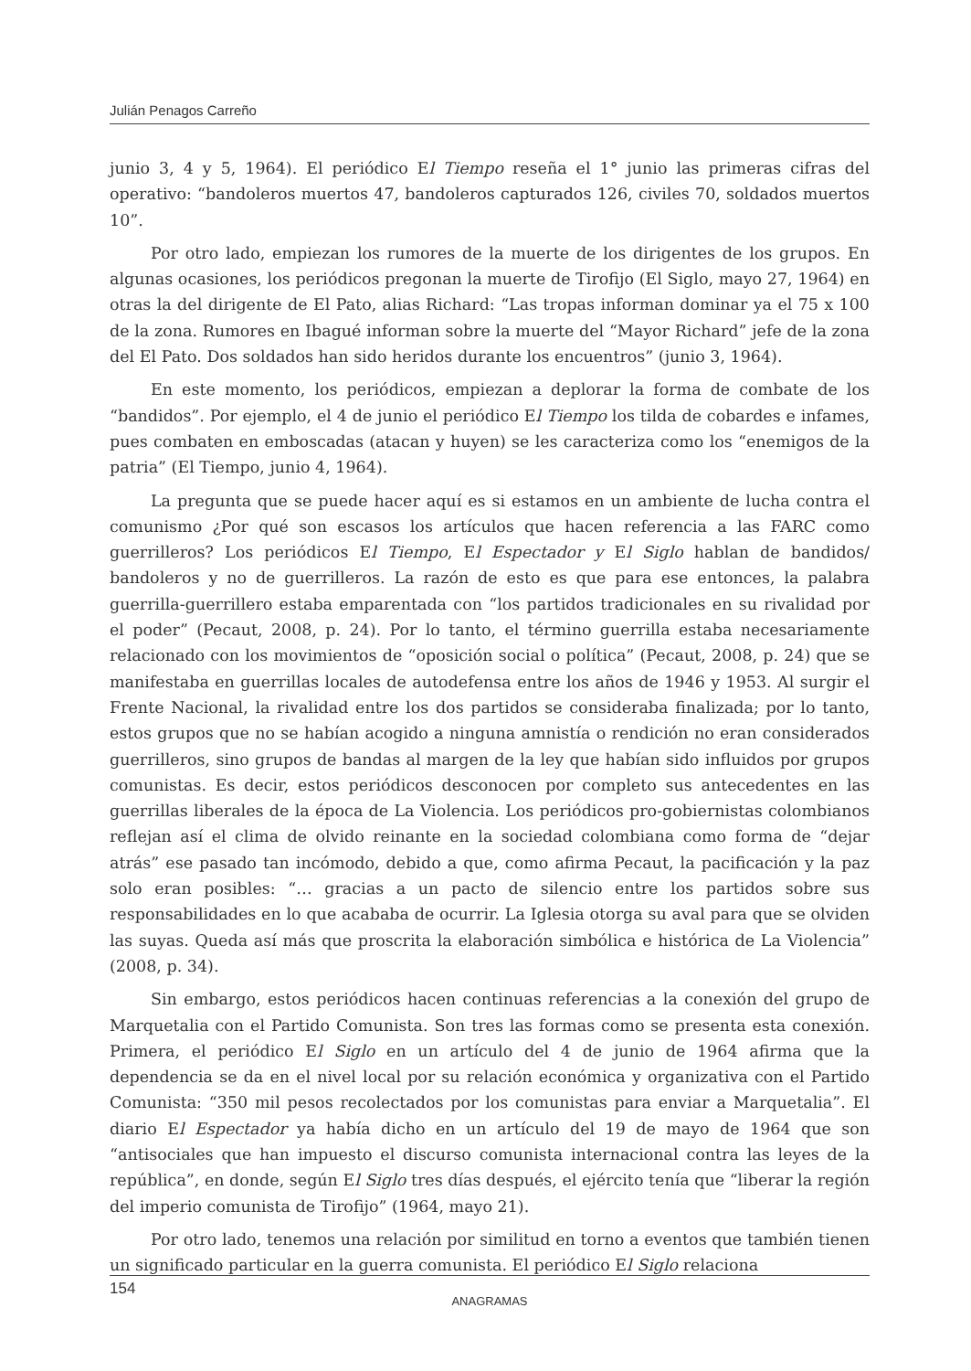Julián Penagos Carreño
junio 3, 4 y 5, 1964). El periódico El Tiempo reseña el 1° junio las primeras cifras del operativo: “bandoleros muertos 47, bandoleros capturados 126, civiles 70, soldados muertos 10”.
Por otro lado, empiezan los rumores de la muerte de los dirigentes de los grupos. En algunas ocasiones, los periódicos pregonan la muerte de Tirofijo (El Siglo, mayo 27, 1964) en otras la del dirigente de El Pato, alias Richard: “Las tropas informan dominar ya el 75 x 100 de la zona. Rumores en Ibagué informan sobre la muerte del “Mayor Richard” jefe de la zona del El Pato. Dos soldados han sido heridos durante los encuentros” (junio 3, 1964).
En este momento, los periódicos, empiezan a deplorar la forma de combate de los “bandidos”. Por ejemplo, el 4 de junio el periódico El Tiempo los tilda de cobardes e infames, pues combaten en emboscadas (atacan y huyen) se les caracteriza como los “enemigos de la patria” (El Tiempo, junio 4, 1964).
La pregunta que se puede hacer aquí es si estamos en un ambiente de lucha contra el comunismo ¿Por qué son escasos los artículos que hacen referencia a las FARC como guerrilleros? Los periódicos El Tiempo, El Espectador y El Siglo hablan de bandidos/ bandoleros y no de guerrilleros. La razón de esto es que para ese entonces, la palabra guerrilla-guerrillero estaba emparentada con “los partidos tradicionales en su rivalidad por el poder” (Pecaut, 2008, p. 24). Por lo tanto, el término guerrilla estaba necesariamente relacionado con los movimientos de “oposición social o política” (Pecaut, 2008, p. 24) que se manifestaba en guerrillas locales de autodefensa entre los años de 1946 y 1953. Al surgir el Frente Nacional, la rivalidad entre los dos partidos se consideraba finalizada; por lo tanto, estos grupos que no se habían acogido a ninguna amnistía o rendición no eran considerados guerrilleros, sino grupos de bandas al margen de la ley que habían sido influidos por grupos comunistas. Es decir, estos periódicos desconocen por completo sus antecedentes en las guerrillas liberales de la época de La Violencia. Los periódicos pro-gobiernistas colombianos reflejan así el clima de olvido reinante en la sociedad colombiana como forma de “dejar atrás” ese pasado tan incómodo, debido a que, como afirma Pecaut, la pacificación y la paz solo eran posibles: “… gracias a un pacto de silencio entre los partidos sobre sus responsabilidades en lo que acababa de ocurrir. La Iglesia otorga su aval para que se olviden las suyas. Queda así más que proscrita la elaboración simbólica e histórica de La Violencia” (2008, p. 34).
Sin embargo, estos periódicos hacen continuas referencias a la conexión del grupo de Marquetalia con el Partido Comunista. Son tres las formas como se presenta esta conexión. Primera, el periódico El Siglo en un artículo del 4 de junio de 1964 afirma que la dependencia se da en el nivel local por su relación económica y organizativa con el Partido Comunista: “350 mil pesos recolectados por los comunistas para enviar a Marquetalia”. El diario El Espectador ya había dicho en un artículo del 19 de mayo de 1964 que son “antisociales que han impuesto el discurso comunista internacional contra las leyes de la república”, en donde, según El Siglo tres días después, el ejército tenía que “liberar la región del imperio comunista de Tirofijo” (1964, mayo 21).
Por otro lado, tenemos una relación por similitud en torno a eventos que también tienen un significado particular en la guerra comunista. El periódico El Siglo relaciona
154
ANAGRAMAS